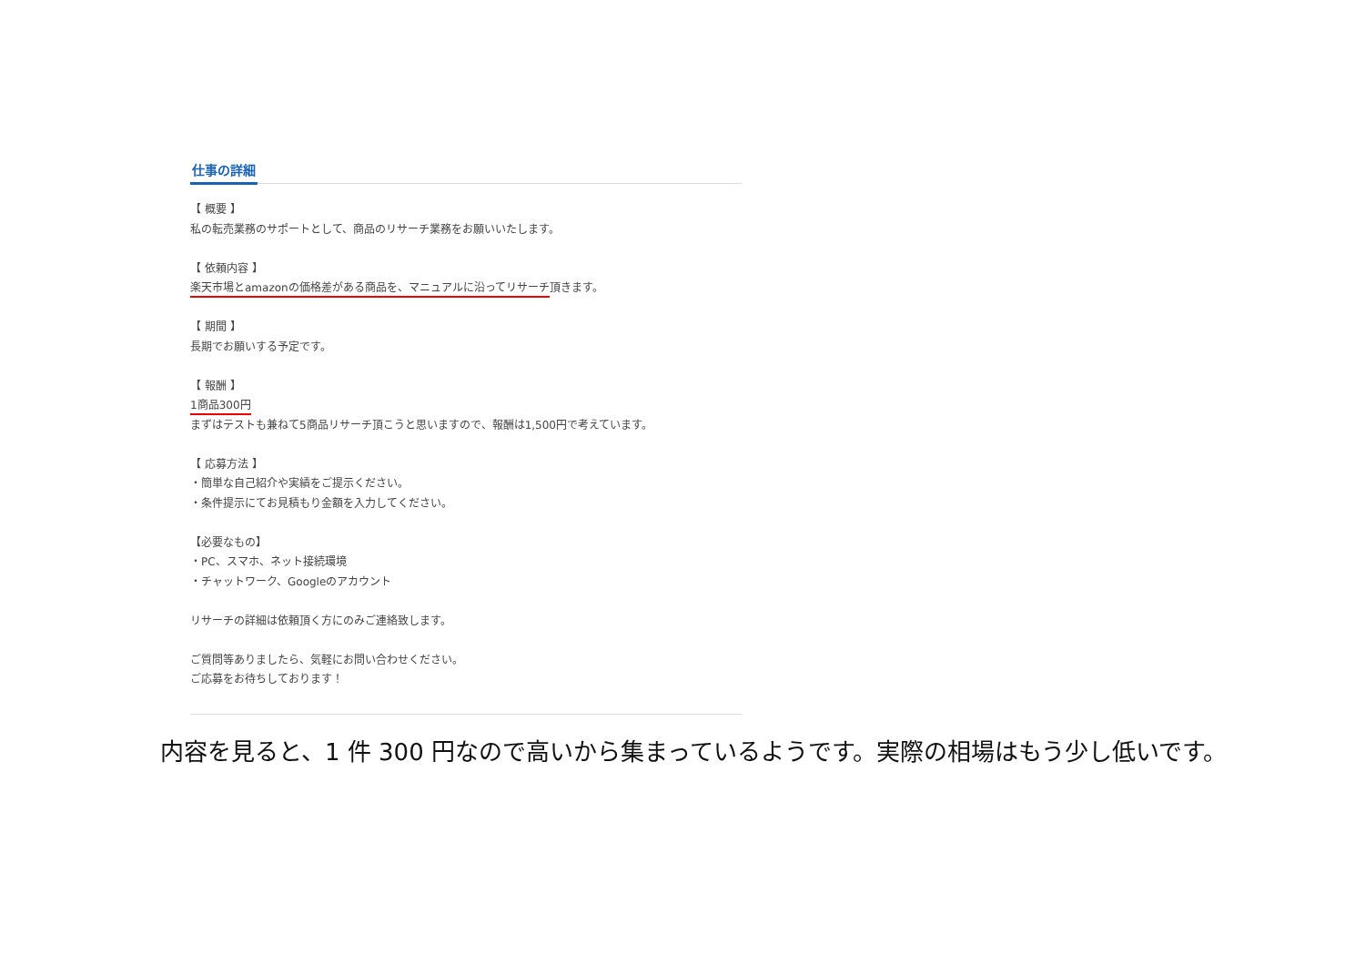仕事の詳細
【 概要 】
私の転売業務のサポートとして、商品のリサーチ業務をお願いいたします。
【 依頼内容 】
楽天市場とamazonの価格差がある商品を、マニュアルに沿ってリサーチ頂きます。
【 期間 】
長期でお願いする予定です。
【 報酬 】
1商品300円
まずはテストも兼ねて5商品リサーチ頂こうと思いますので、報酬は1,500円で考えています。
【 応募方法 】
・簡単な自己紹介や実績をご提示ください。
・条件提示にてお見積もり金額を入力してください。
【必要なもの】
・PC、スマホ、ネット接続環境
・チャットワーク、Googleのアカウント
リサーチの詳細は依頼頂く方にのみご連絡致します。
ご質問等ありましたら、気軽にお問い合わせください。
ご応募をお待ちしております！
内容を見ると、1 件 300 円なので高いから集まっているようです。実際の相場はもう少し低いです。